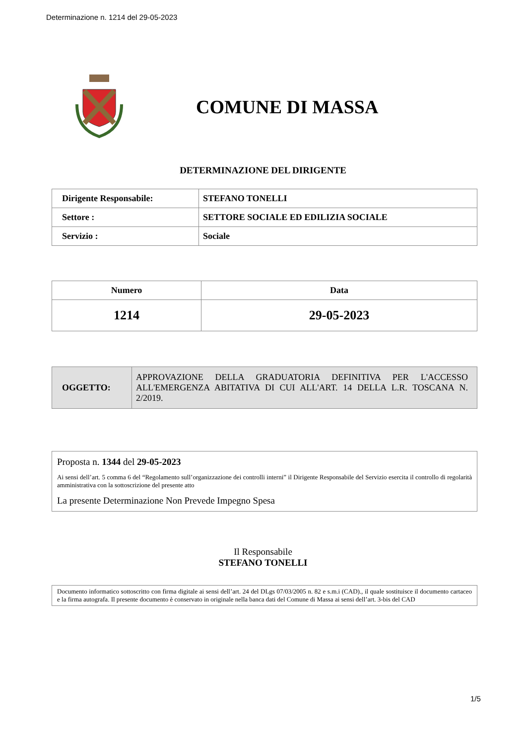Determinazione n. 1214 del 29-05-2023
COMUNE DI MASSA
DETERMINAZIONE DEL DIRIGENTE
| Dirigente Responsabile: | STEFANO TONELLI |
| Settore : | SETTORE SOCIALE ED EDILIZIA SOCIALE |
| Servizio : | Sociale |
| Numero | Data |
| 1214 | 29-05-2023 |
| OGGETTO: | APPROVAZIONE DELLA GRADUATORIA DEFINITIVA PER L'ACCESSO ALL'EMERGENZA ABITATIVA DI CUI ALL'ART. 14 DELLA L.R. TOSCANA N. 2/2019. |
Proposta n. 1344 del 29-05-2023
Ai sensi dell’art. 5 comma 6 del “Regolamento sull’organizzazione dei controlli interni” il Dirigente Responsabile del Servizio esercita il controllo di regolarità amministrativa con la sottoscrizione del presente atto
La presente Determinazione Non Prevede Impegno Spesa
Il Responsabile
STEFANO TONELLI
Documento informatico sottoscritto con firma digitale ai sensi dell’art. 24 del DLgs 07/03/2005 n. 82 e s.m.i (CAD)., il quale sostituisce il documento cartaceo e la firma autografa. Il presente documento è conservato in originale nella banca dati del Comune di Massa ai sensi dell’art. 3-bis del CAD
1/5